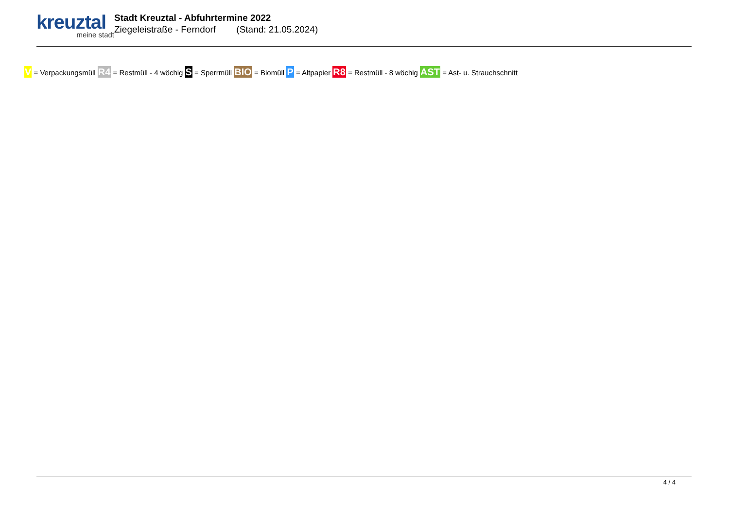kreuztal
meine stadt
Stadt Kreuztal - Abfuhrtermine 2022
Ziegeleistraße - Ferndorf (Stand: 21.05.2024)
V = Verpackungsmüll R4 = Restmüll - 4 wöchig S = Sperrmüll BIO = Biomüll P = Altpapier R8 = Restmüll - 8 wöchig AST = Ast- u. Strauchschnitt
4 / 4